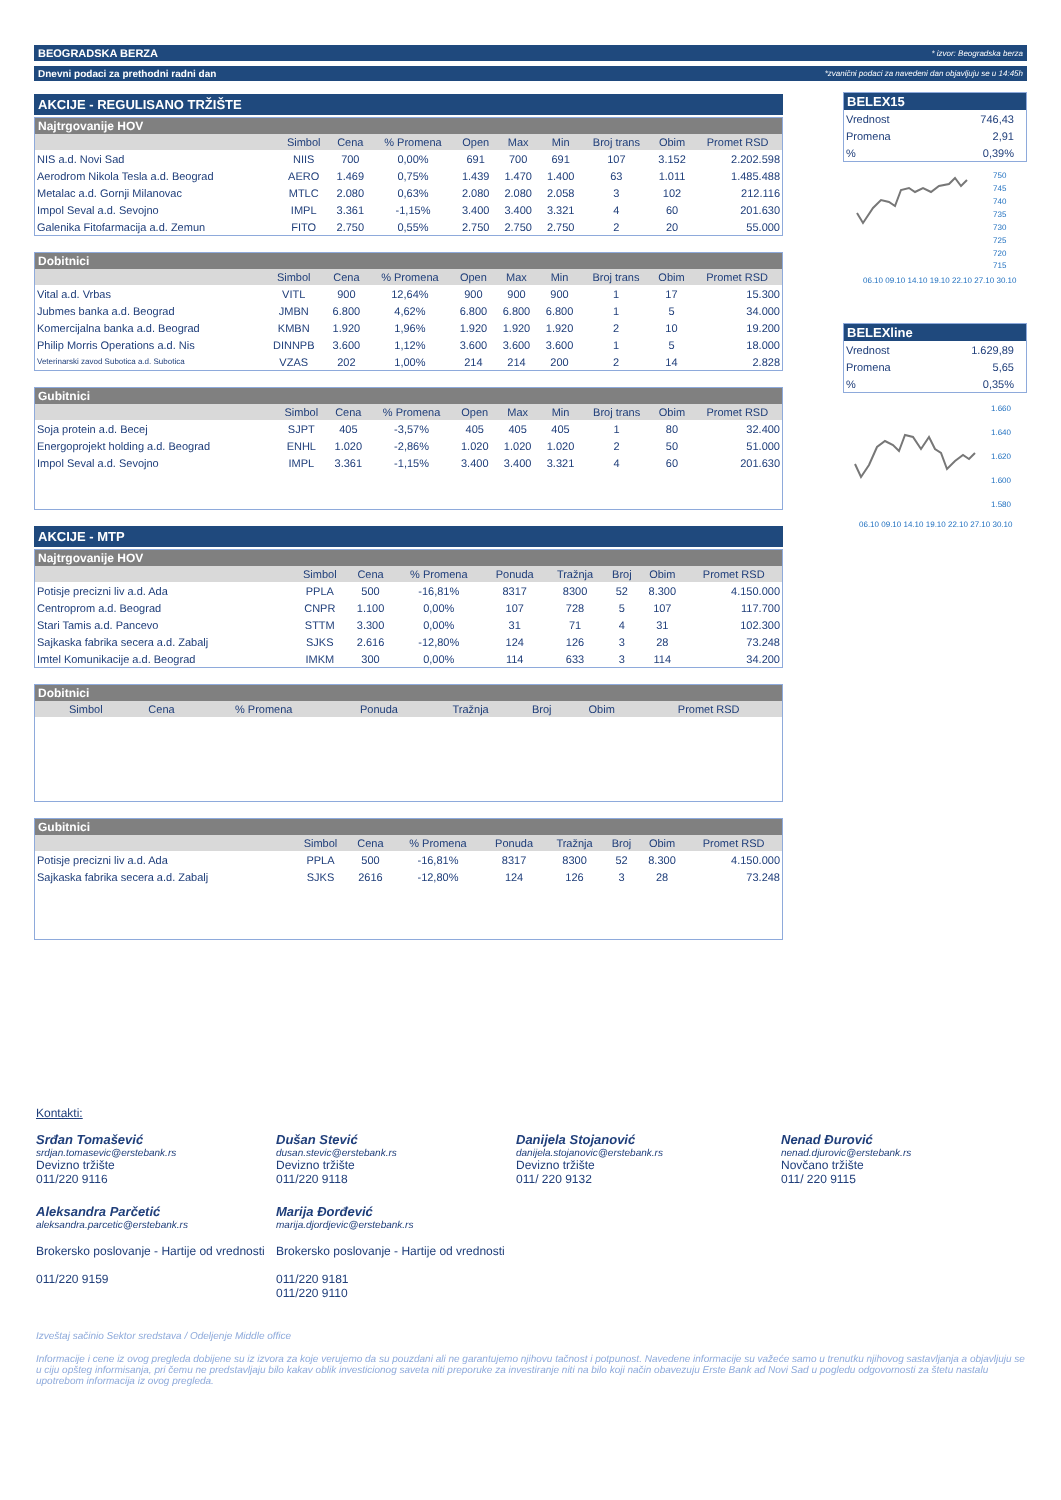BEOGRADSKA BERZA * izvor: Beogradska berza
Dnevni podaci za prethodni radni dan *zvanični podaci za navedeni dan objavljuju se u 14:45h
AKCIJE - REGULISANO TRŽIŠTE
Najtrgovanije HOV
| | Simbol | Cena | % Promena | Open | Max | Min | Broj trans | Obim | Promet RSD |
| --- | --- | --- | --- | --- | --- | --- | --- | --- | --- |
| NIS a.d. Novi Sad | NIIS | 700 | 0,00% | 691 | 700 | 691 | 107 | 3.152 | 2.202.598 |
| Aerodrom Nikola Tesla a.d. Beograd | AERO | 1.469 | 0,75% | 1.439 | 1.470 | 1.400 | 63 | 1.011 | 1.485.488 |
| Metalac a.d. Gornji Milanovac | MTLC | 2.080 | 0,63% | 2.080 | 2.080 | 2.058 | 3 | 102 | 212.116 |
| Impol Seval a.d. Sevojno | IMPL | 3.361 | -1,15% | 3.400 | 3.400 | 3.321 | 4 | 60 | 201.630 |
| Galenika Fitofarmacija a.d. Zemun | FITO | 2.750 | 0,55% | 2.750 | 2.750 | 2.750 | 2 | 20 | 55.000 |
Dobitnici
| | Simbol | Cena | % Promena | Open | Max | Min | Broj trans | Obim | Promet RSD |
| --- | --- | --- | --- | --- | --- | --- | --- | --- | --- |
| Vital a.d. Vrbas | VITL | 900 | 12,64% | 900 | 900 | 900 | 1 | 17 | 15.300 |
| Jubmes banka a.d. Beograd | JMBN | 6.800 | 4,62% | 6.800 | 6.800 | 6.800 | 1 | 5 | 34.000 |
| Komercijalna banka a.d. Beograd | KMBN | 1.920 | 1,96% | 1.920 | 1.920 | 1.920 | 2 | 10 | 19.200 |
| Philip Morris Operations a.d. Nis | DINNPB | 3.600 | 1,12% | 3.600 | 3.600 | 3.600 | 1 | 5 | 18.000 |
| Veterinarski zavod Subotica a.d. Subotica | VZAS | 202 | 1,00% | 214 | 214 | 200 | 2 | 14 | 2.828 |
Gubitnici
| | Simbol | Cena | % Promena | Open | Max | Min | Broj trans | Obim | Promet RSD |
| --- | --- | --- | --- | --- | --- | --- | --- | --- | --- |
| Soja protein a.d. Becej | SJPT | 405 | -3,57% | 405 | 405 | 405 | 1 | 80 | 32.400 |
| Energoprojekt holding a.d. Beograd | ENHL | 1.020 | -2,86% | 1.020 | 1.020 | 1.020 | 2 | 50 | 51.000 |
| Impol Seval a.d. Sevojno | IMPL | 3.361 | -1,15% | 3.400 | 3.400 | 3.321 | 4 | 60 | 201.630 |
AKCIJE - MTP
Najtrgovanije HOV
| | Simbol | Cena | % Promena | Ponuda | Tražnja | Broj | Obim | Promet RSD |
| --- | --- | --- | --- | --- | --- | --- | --- | --- |
| Potisje precizni liv a.d. Ada | PPLA | 500 | -16,81% | 8317 | 8300 | 52 | 8.300 | 4.150.000 |
| Centroprom a.d. Beograd | CNPR | 1.100 | 0,00% | 107 | 728 | 5 | 107 | 117.700 |
| Stari Tamis a.d. Pancevo | STTM | 3.300 | 0,00% | 31 | 71 | 4 | 31 | 102.300 |
| Sajkaska fabrika secera a.d. Zabalj | SJKS | 2.616 | -12,80% | 124 | 126 | 3 | 28 | 73.248 |
| Imtel Komunikacije a.d. Beograd | IMKM | 300 | 0,00% | 114 | 633 | 3 | 114 | 34.200 |
Dobitnici
| | Simbol | Cena | % Promena | Ponuda | Tražnja | Broj | Obim | Promet RSD |
| --- | --- | --- | --- | --- | --- | --- | --- | --- |
Gubitnici
| | Simbol | Cena | % Promena | Ponuda | Tražnja | Broj | Obim | Promet RSD |
| --- | --- | --- | --- | --- | --- | --- | --- | --- |
| Potisje precizni liv a.d. Ada | PPLA | 500 | -16,81% | 8317 | 8300 | 52 | 8.300 | 4.150.000 |
| Sajkaska fabrika secera a.d. Zabalj | SJKS | 2616 | -12,80% | 124 | 126 | 3 | 28 | 73.248 |
BELEX15
| Vrednost | 746,43 |
| Promena | 2,91 |
| % | 0,39% |
750
745
740
735
730
725
720
715
06.10 09.10 14.10 19.10 22.10 27.10 30.10
BELEXline
| Vrednost | 1.629,89 |
| Promena | 5,65 |
| % | 0,35% |
1.660
1.640
1.620
1.600
1.580
06.10 09.10 14.10 19.10 22.10 27.10 30.10
Kontakti:
Srđan Tomašević srdjan.tomasevic@erstebank.rs Devizno tržište
011/220 9116
Dušan Stević dusan.stevic@erstebank.rs Devizno tržište
011/220 9118
Danijela Stojanović danijela.stojanovic@erstebank.rs Devizno tržište
011/ 220 9132
Nenad Đurović nenad.djurovic@erstebank.rs Novčano tržište
011/ 220 9115
Aleksandra Parčetić aleksandra.parcetic@erstebank.rs
Brokersko poslovanje - Hartije od vrednosti
011/220 9159
Marija Đorđević marija.djordjevic@erstebank.rs
Brokersko poslovanje - Hartije od vrednosti
011/220 9181
011/220 9110
Izveštaj sačinio Sektor sredstava / Odeljenje Middle office
Informacije i cene iz ovog pregleda dobijene su iz izvora za koje verujemo da su pouzdani ali ne garantujemo njihovu tačnost i potpunost. Navedene informacije su važeće samo u trenutku njihovog sastavljanja a objavljuju se u ciju opšteg informisanja, pri čemu ne predstavljaju bilo kakav oblik investicionog saveta niti preporuke za investiranje niti na bilo koji način obavezuju Erste Bank ad Novi Sad u pogledu odgovornosti za štetu nastalu upotrebom informacija iz ovog pregleda.